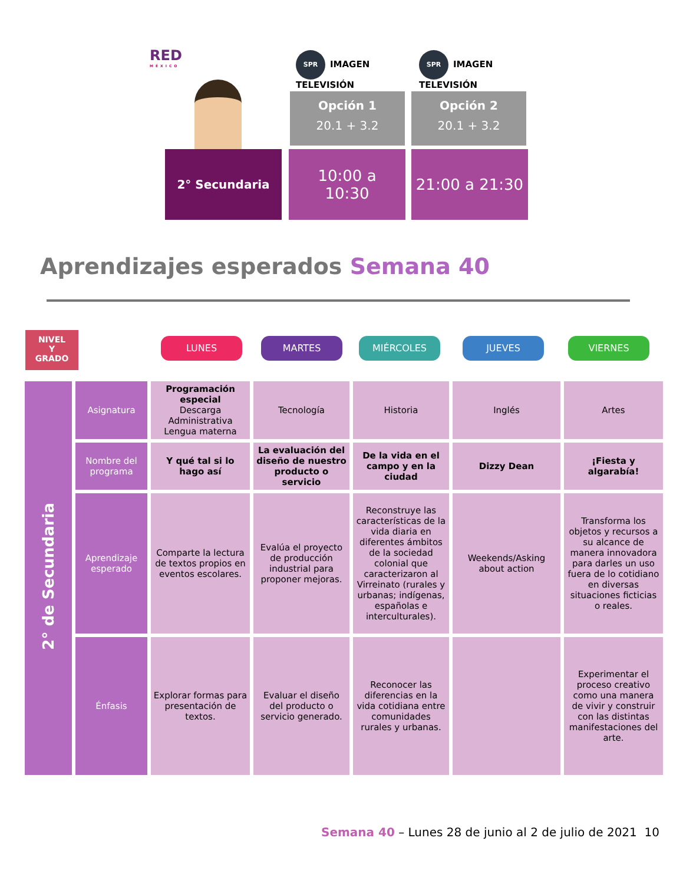RED
MÉXICO
SPR IMAGEN TELEVISIÓN
SPR IMAGEN TELEVISIÓN
Opción 1
20.1 + 3.2
Opción 2
20.1 + 3.2
2° Secundaria
10:00 a
10:30
21:00 a 21:30
Aprendizajes esperados Semana 40
NIVEL
Y
GRADO
LUNES MARTES MIÉRCOLES JUEVES VIERNES
| 2° de Secundaria | Asignatura | Programación especial Descarga Administrativa Lengua materna | Tecnología | Historia | Inglés | Artes |
| | Nombre del programa | Y qué tal si lo hago así | La evaluación del diseño de nuestro producto o servicio | De la vida en el campo y en la ciudad | Dizzy Dean | ¡Fiesta y algarabía! |
| | Aprendizaje esperado | Comparte la lectura de textos propios en eventos escolares. | Evalúa el proyecto de producción industrial para proponer mejoras. | Reconstruye las características de la vida diaria en diferentes ámbitos de la sociedad colonial que caracterizaron al Virreinato (rurales y urbanas; indígenas, españolas e interculturales). | Weekends/Asking about action | Transforma los objetos y recursos a su alcance de manera innovadora para darles un uso fuera de lo cotidiano en diversas situaciones ficticias o reales. |
| | Énfasis | Explorar formas para presentación de textos. | Evaluar el diseño del producto o servicio generado. | Reconocer las diferencias en la vida cotidiana entre comunidades rurales y urbanas. | | Experimentar el proceso creativo como una manera de vivir y construir con las distintas manifestaciones del arte. |
Semana 40 – Lunes 28 de junio al 2 de julio de 2021 10